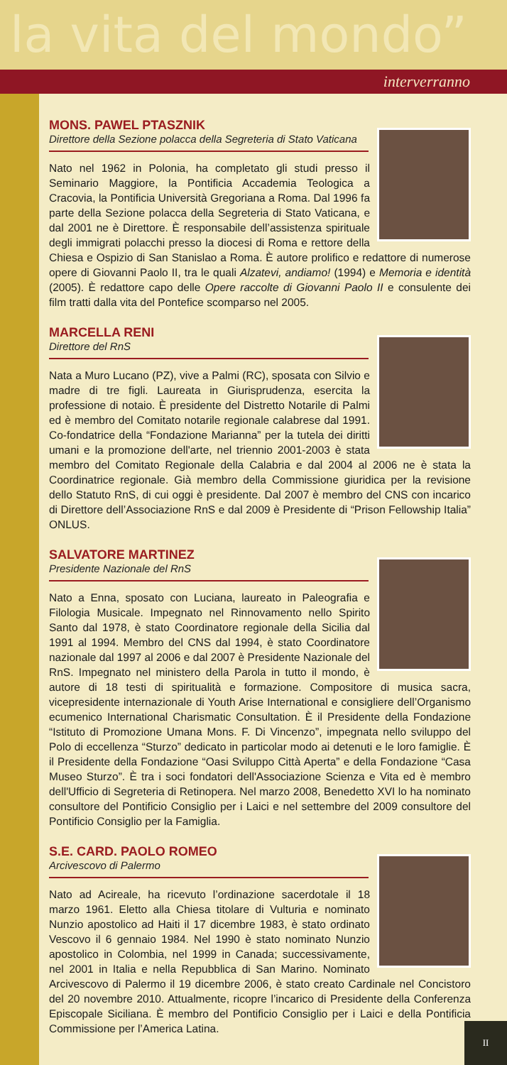la vita del mondo”
interverranno
MONS. PAWEL PTASZNIK
Direttore della Sezione polacca della Segreteria di Stato Vaticana
Nato nel 1962 in Polonia, ha completato gli studi presso il Seminario Maggiore, la Pontificia Accademia Teologica a Cracovia, la Pontificia Università Gregoriana a Roma. Dal 1996 fa parte della Sezione polacca della Segreteria di Stato Vaticana, e dal 2001 ne è Direttore. È responsabile dell’assistenza spirituale degli immigrati polacchi presso la diocesi di Roma e rettore della Chiesa e Ospizio di San Stanislao a Roma. È autore prolifico e redattore di numerose opere di Giovanni Paolo II, tra le quali Alzatevi, andiamo! (1994) e Memoria e identità (2005). È redattore capo delle Opere raccolte di Giovanni Paolo II e consulente dei film tratti dalla vita del Pontefice scomparso nel 2005.
MARCELLA RENI
Direttore del RnS
Nata a Muro Lucano (PZ), vive a Palmi (RC), sposata con Silvio e madre di tre figli. Laureata in Giurisprudenza, esercita la professione di notaio. È presidente del Distretto Notarile di Palmi ed è membro del Comitato notarile regionale calabrese dal 1991. Co-fondatrice della “Fondazione Marianna” per la tutela dei diritti umani e la promozione dell'arte, nel triennio 2001-2003 è stata membro del Comitato Regionale della Calabria e dal 2004 al 2006 ne è stata la Coordinatrice regionale. Già membro della Commissione giuridica per la revisione dello Statuto RnS, di cui oggi è presidente. Dal 2007 è membro del CNS con incarico di Direttore dell’Associazione RnS e dal 2009 è Presidente di “Prison Fellowship Italia” ONLUS.
SALVATORE MARTINEZ
Presidente Nazionale del RnS
Nato a Enna, sposato con Luciana, laureato in Paleografia e Filologia Musicale. Impegnato nel Rinnovamento nello Spirito Santo dal 1978, è stato Coordinatore regionale della Sicilia dal 1991 al 1994. Membro del CNS dal 1994, è stato Coordinatore nazionale dal 1997 al 2006 e dal 2007 è Presidente Nazionale del RnS. Impegnato nel ministero della Parola in tutto il mondo, è autore di 18 testi di spiritualità e formazione. Compositore di musica sacra, vicepresidente internazionale di Youth Arise International e consigliere dell’Organismo ecumenico International Charismatic Consultation. È il Presidente della Fondazione “Istituto di Promozione Umana Mons. F. Di Vincenzo”, impegnata nello sviluppo del Polo di eccellenza “Sturzo” dedicato in particolar modo ai detenuti e le loro famiglie. È il Presidente della Fondazione “Oasi Sviluppo Città Aperta” e della Fondazione “Casa Museo Sturzo”. È tra i soci fondatori dell'Associazione Scienza e Vita ed è membro dell'Ufficio di Segreteria di Retinopera. Nel marzo 2008, Benedetto XVI lo ha nominato consultore del Pontificio Consiglio per i Laici e nel settembre del 2009 consultore del Pontificio Consiglio per la Famiglia.
S.E. CARD. PAOLO ROMEO
Arcivescovo di Palermo
Nato ad Acireale, ha ricevuto l’ordinazione sacerdotale il 18 marzo 1961. Eletto alla Chiesa titolare di Vulturia e nominato Nunzio apostolico ad Haiti il 17 dicembre 1983, è stato ordinato Vescovo il 6 gennaio 1984. Nel 1990 è stato nominato Nunzio apostolico in Colombia, nel 1999 in Canada; successivamente, nel 2001 in Italia e nella Repubblica di San Marino. Nominato Arcivescovo di Palermo il 19 dicembre 2006, è stato creato Cardinale nel Concistoro del 20 novembre 2010. Attualmente, ricopre l’incarico di Presidente della Conferenza Episcopale Siciliana. È membro del Pontificio Consiglio per i Laici e della Pontificia Commissione per l’America Latina.
II